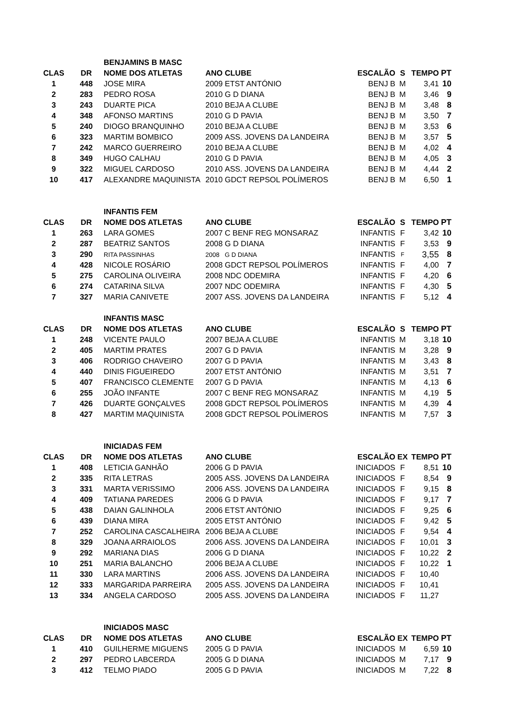| | | BENJAMINS B MASC | | | | | | |
| CLAS | DR | NOME DOS ATLETAS | ANO CLUBE | | ESCALÃO | S | TEMPO | PT |
| 1 | 448 | JOSE MIRA | 2009 | ETST ANTÓNIO | BENJ B | M | 3,41 | 10 |
| 2 | 283 | PEDRO ROSA | 2010 | G D DIANA | BENJ B | M | 3,46 | 9 |
| 3 | 243 | DUARTE PICA | 2010 | BEJA A CLUBE | BENJ B | M | 3,48 | 8 |
| 4 | 348 | AFONSO MARTINS | 2010 | G D PAVIA | BENJ B | M | 3,50 | 7 |
| 5 | 240 | DIOGO BRANQUINHO | 2010 | BEJA A CLUBE | BENJ B | M | 3,53 | 6 |
| 6 | 323 | MARTIM BOMBICO | 2009 | ASS. JOVENS DA LANDEIRA | BENJ B | M | 3,57 | 5 |
| 7 | 242 | MARCO GUERREIRO | 2010 | BEJA A CLUBE | BENJ B | M | 4,02 | 4 |
| 8 | 349 | HUGO CALHAU | 2010 | G D PAVIA | BENJ B | M | 4,05 | 3 |
| 9 | 322 | MIGUEL CARDOSO | 2010 | ASS. JOVENS DA LANDEIRA | BENJ B | M | 4,44 | 2 |
| 10 | 417 | ALEXANDRE MAQUINISTA | 2010 | GDCT REPSOL POLÍMEROS | BENJ B | M | 6,50 | 1 |
| | | INFANTIS FEM | | | | | | |
| CLAS | DR | NOME DOS ATLETAS | ANO CLUBE | | ESCALÃO | S | TEMPO | PT |
| 1 | 263 | LARA GOMES | 2007 | C BENF REG MONSARAZ | INFANTIS | F | 3,42 | 10 |
| 2 | 287 | BEATRIZ SANTOS | 2008 | G D DIANA | INFANTIS | F | 3,53 | 9 |
| 3 | 290 | RITA PASSINHAS | 2008 | G D DIANA | INFANTIS | F | 3,55 | 8 |
| 4 | 428 | NICOLE ROSÁRIO | 2008 | GDCT REPSOL POLÍMEROS | INFANTIS | F | 4,00 | 7 |
| 5 | 275 | CAROLINA OLIVEIRA | 2008 | NDC ODEMIRA | INFANTIS | F | 4,20 | 6 |
| 6 | 274 | CATARINA SILVA | 2007 | NDC ODEMIRA | INFANTIS | F | 4,30 | 5 |
| 7 | 327 | MARIA CANIVETE | 2007 | ASS. JOVENS DA LANDEIRA | INFANTIS | F | 5,12 | 4 |
| | | INFANTIS MASC | | | | | | |
| CLAS | DR | NOME DOS ATLETAS | ANO CLUBE | | ESCALÃO | S | TEMPO | PT |
| 1 | 248 | VICENTE PAULO | 2007 | BEJA A CLUBE | INFANTIS | M | 3,18 | 10 |
| 2 | 405 | MARTIM PRATES | 2007 | G D PAVIA | INFANTIS | M | 3,28 | 9 |
| 3 | 406 | RODRIGO CHAVEIRO | 2007 | G D PAVIA | INFANTIS | M | 3,43 | 8 |
| 4 | 440 | DINIS FIGUEIREDO | 2007 | ETST ANTÓNIO | INFANTIS | M | 3,51 | 7 |
| 5 | 407 | FRANCISCO CLEMENTE | 2007 | G D PAVIA | INFANTIS | M | 4,13 | 6 |
| 6 | 255 | JOÃO INFANTE | 2007 | C BENF REG MONSARAZ | INFANTIS | M | 4,19 | 5 |
| 7 | 426 | DUARTE GONÇALVES | 2008 | GDCT REPSOL POLÍMEROS | INFANTIS | M | 4,39 | 4 |
| 8 | 427 | MARTIM MAQUINISTA | 2008 | GDCT REPSOL POLÍMEROS | INFANTIS | M | 7,57 | 3 |
| | | INICIADAS FEM | | | | | | |
| CLAS | DR | NOME DOS ATLETAS | ANO CLUBE | | ESCALÃO | EX | TEMPO | PT |
| 1 | 408 | LETICIA GANHÃO | 2006 | G D PAVIA | INICIADOS | F | 8,51 | 10 |
| 2 | 335 | RITA LETRAS | 2005 | ASS. JOVENS DA LANDEIRA | INICIADOS | F | 8,54 | 9 |
| 3 | 331 | MARTA VERISSIMO | 2006 | ASS. JOVENS DA LANDEIRA | INICIADOS | F | 9,15 | 8 |
| 4 | 409 | TATIANA PAREDES | 2006 | G D PAVIA | INICIADOS | F | 9,17 | 7 |
| 5 | 438 | DAIAN GALINHOLA | 2006 | ETST ANTÓNIO | INICIADOS | F | 9,25 | 6 |
| 6 | 439 | DIANA MIRA | 2005 | ETST ANTÓNIO | INICIADOS | F | 9,42 | 5 |
| 7 | 252 | CAROLINA CASCALHEIRA | 2006 | BEJA A CLUBE | INICIADOS | F | 9,54 | 4 |
| 8 | 329 | JOANA ARRAIOLOS | 2006 | ASS. JOVENS DA LANDEIRA | INICIADOS | F | 10,01 | 3 |
| 9 | 292 | MARIANA DIAS | 2006 | G D DIANA | INICIADOS | F | 10,22 | 2 |
| 10 | 251 | MARIA BALANCHO | 2006 | BEJA A CLUBE | INICIADOS | F | 10,22 | 1 |
| 11 | 330 | LARA MARTINS | 2006 | ASS. JOVENS DA LANDEIRA | INICIADOS | F | 10,40 | |
| 12 | 333 | MARGARIDA PARREIRA | 2005 | ASS. JOVENS DA LANDEIRA | INICIADOS | F | 10,41 | |
| 13 | 334 | ANGELA CARDOSO | 2005 | ASS. JOVENS DA LANDEIRA | INICIADOS | F | 11,27 | |
| | | INICIADOS MASC | | | | | | |
| CLAS | DR | NOME DOS ATLETAS | ANO CLUBE | | ESCALÃO | EX | TEMPO | PT |
| 1 | 410 | GUILHERME MIGUENS | 2005 | G D PAVIA | INICIADOS | M | 6,59 | 10 |
| 2 | 297 | PEDRO LABCERDA | 2005 | G D DIANA | INICIADOS | M | 7,17 | 9 |
| 3 | 412 | TELMO PIADO | 2005 | G D PAVIA | INICIADOS | M | 7,22 | 8 |